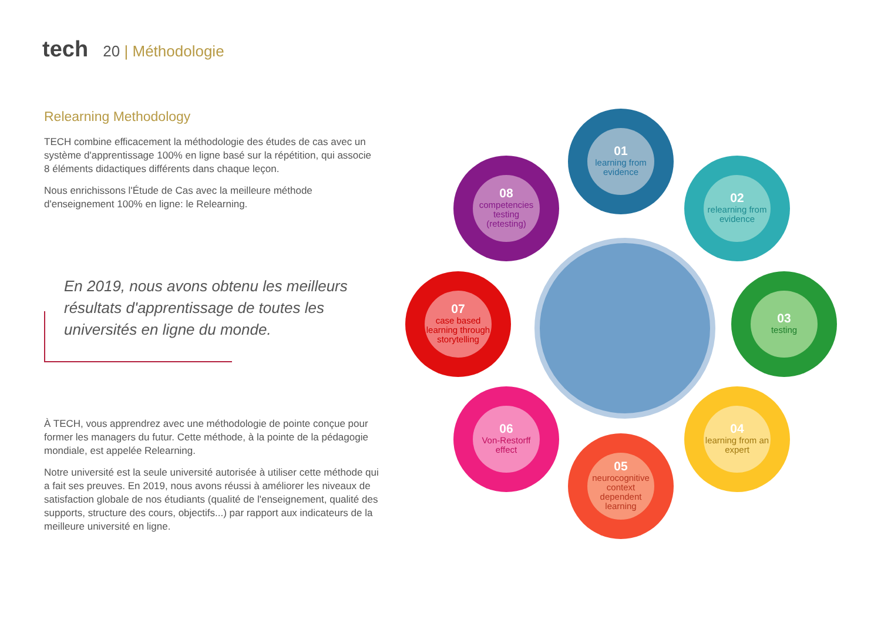tech 20 | Méthodologie
Relearning Methodology
TECH combine efficacement la méthodologie des études de cas avec un système d'apprentissage 100% en ligne basé sur la répétition, qui associe 8 éléments didactiques différents dans chaque leçon.
Nous enrichissons l'Étude de Cas avec la meilleure méthode d'enseignement 100% en ligne: le Relearning.
En 2019, nous avons obtenu les meilleurs résultats d'apprentissage de toutes les universités en ligne du monde.
À TECH, vous apprendrez avec une méthodologie de pointe conçue pour former les managers du futur. Cette méthode, à la pointe de la pédagogie mondiale, est appelée Relearning.
Notre université est la seule université autorisée à utiliser cette méthode qui a fait ses preuves. En 2019, nous avons réussi à améliorer les niveaux de satisfaction globale de nos étudiants (qualité de l'enseignement, qualité des supports, structure des cours, objectifs...) par rapport aux indicateurs de la meilleure université en ligne.
01
learning from evidence
02
relearning from evidence
03
testing
04
learning from an expert
05
neurocognitive context dependent learning
06
Von-Restorff effect
07
case based learning through storytelling
08
competencies testing (retesting)